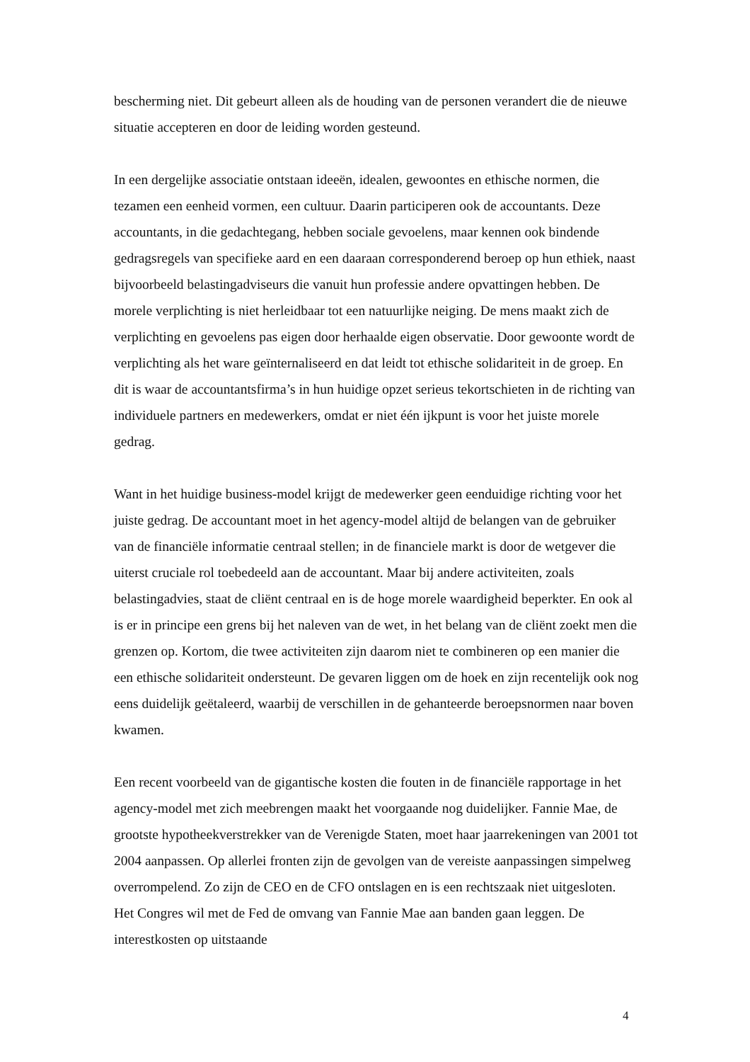bescherming niet. Dit gebeurt alleen als de houding van de personen verandert die de nieuwe situatie accepteren en door de leiding worden gesteund.
In een dergelijke associatie ontstaan ideeën, idealen, gewoontes en ethische normen, die tezamen een eenheid vormen, een cultuur. Daarin participeren ook de accountants. Deze accountants, in die gedachtegang, hebben sociale gevoelens, maar kennen ook bindende gedragsregels van specifieke aard en een daaraan corresponderend beroep op hun ethiek, naast bijvoorbeeld belastingadviseurs die vanuit hun professie andere opvattingen hebben. De morele verplichting is niet herleidbaar tot een natuurlijke neiging. De mens maakt zich de verplichting en gevoelens pas eigen door herhaalde eigen observatie. Door gewoonte wordt de verplichting als het ware geïnternaliseerd en dat leidt tot ethische solidariteit in de groep. En dit is waar de accountantsfirma’s in hun huidige opzet serieus tekortschieten in de richting van individuele partners en medewerkers, omdat er niet één ijkpunt is voor het juiste morele gedrag.
Want in het huidige business-model krijgt de medewerker geen eenduidige richting voor het juiste gedrag. De accountant moet in het agency-model altijd de belangen van de gebruiker van de financiële informatie centraal stellen; in de financiele markt is door de wetgever die uiterst cruciale rol toebedeeld aan de accountant. Maar bij andere activiteiten, zoals belastingadvies, staat de cliënt centraal en is de hoge morele waardigheid beperkter. En ook al is er in principe een grens bij het naleven van de wet, in het belang van de cliënt zoekt men die grenzen op. Kortom, die twee activiteiten zijn daarom niet te combineren op een manier die een ethische solidariteit ondersteunt. De gevaren liggen om de hoek en zijn recentelijk ook nog eens duidelijk geëtaleerd, waarbij de verschillen in de gehanteerde beroepsnormen naar boven kwamen.
Een recent voorbeeld van de gigantische kosten die fouten in de financiële rapportage in het agency-model met zich meebrengen maakt het voorgaande nog duidelijker. Fannie Mae, de grootste hypotheekverstrekker van de Verenigde Staten, moet haar jaarrekeningen van 2001 tot 2004 aanpassen. Op allerlei fronten zijn de gevolgen van de vereiste aanpassingen simpelweg overrompelend. Zo zijn de CEO en de CFO ontslagen en is een rechtszaak niet uitgesloten. Het Congres wil met de Fed de omvang van Fannie Mae aan banden gaan leggen. De interestkosten op uitstaande
4